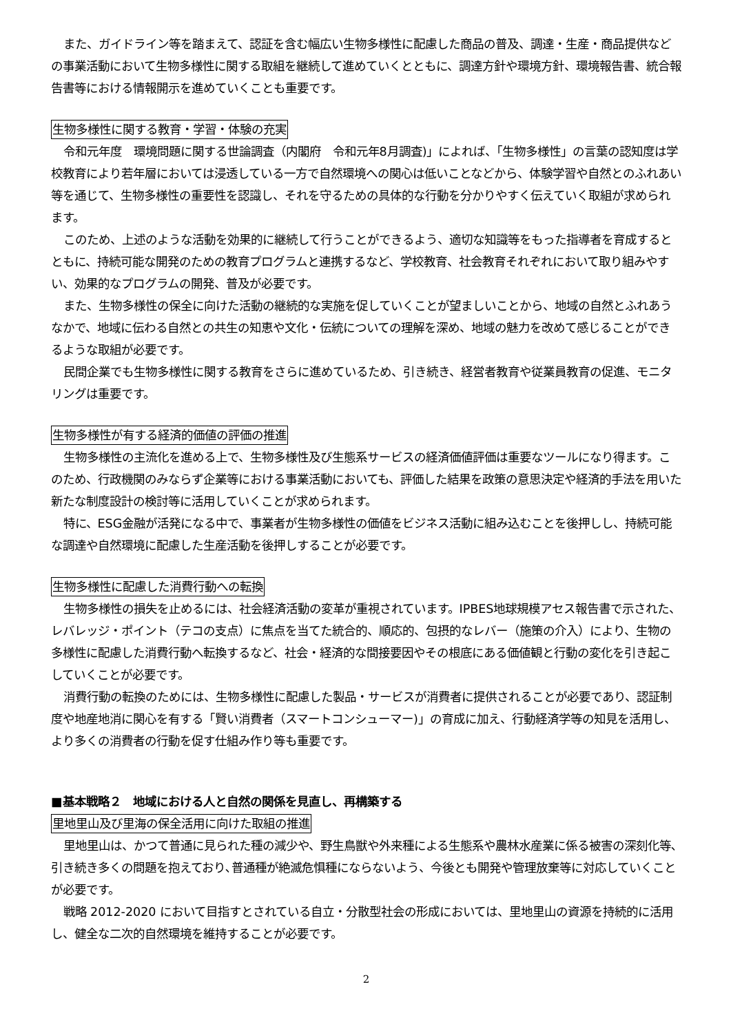また、ガイドライン等を踏まえて、認証を含む幅広い生物多様性に配慮した商品の普及、調達・生産・商品提供などの事業活動において生物多様性に関する取組を継続して進めていくとともに、調達方針や環境方針、環境報告書、統合報告書等における情報開示を進めていくことも重要です。
生物多様性に関する教育・学習・体験の充実
令和元年度　環境問題に関する世論調査（内閣府　令和元年8月調査)」によれば、「生物多様性」の言葉の認知度は学校教育により若年層においては浸透している一方で自然環境への関心は低いことなどから、体験学習や自然とのふれあい等を通じて、生物多様性の重要性を認識し、それを守るための具体的な行動を分かりやすく伝えていく取組が求められます。
このため、上述のような活動を効果的に継続して行うことができるよう、適切な知識等をもった指導者を育成するとともに、持続可能な開発のための教育プログラムと連携するなど、学校教育、社会教育それぞれにおいて取り組みやすい、効果的なプログラムの開発、普及が必要です。
また、生物多様性の保全に向けた活動の継続的な実施を促していくことが望ましいことから、地域の自然とふれあうなかで、地域に伝わる自然との共生の知恵や文化・伝統についての理解を深め、地域の魅力を改めて感じることができるような取組が必要です。
民間企業でも生物多様性に関する教育をさらに進めているため、引き続き、経営者教育や従業員教育の促進、モニタリングは重要です。
生物多様性が有する経済的価値の評価の推進
生物多様性の主流化を進める上で、生物多様性及び生態系サービスの経済価値評価は重要なツールになり得ます。このため、行政機関のみならず企業等における事業活動においても、評価した結果を政策の意思決定や経済的手法を用いた新たな制度設計の検討等に活用していくことが求められます。
特に、ESG金融が活発になる中で、事業者が生物多様性の価値をビジネス活動に組み込むことを後押しし、持続可能な調達や自然環境に配慮した生産活動を後押しすることが必要です。
生物多様性に配慮した消費行動への転換
生物多様性の損失を止めるには、社会経済活動の変革が重視されています。IPBES地球規模アセス報告書で示された、レバレッジ・ポイント（テコの支点）に焦点を当てた統合的、順応的、包摂的なレバー（施策の介入）により、生物の多様性に配慮した消費行動へ転換するなど、社会・経済的な間接要因やその根底にある価値観と行動の変化を引き起こしていくことが必要です。
消費行動の転換のためには、生物多様性に配慮した製品・サービスが消費者に提供されることが必要であり、認証制度や地産地消に関心を有する「賢い消費者（スマートコンシューマー)」の育成に加え、行動経済学等の知見を活用し、より多くの消費者の行動を促す仕組み作り等も重要です。
■基本戦略２　地域における人と自然の関係を見直し、再構築する
里地里山及び里海の保全活用に向けた取組の推進
里地里山は、かつて普通に見られた種の減少や、野生鳥獣や外来種による生態系や農林水産業に係る被害の深刻化等､引き続き多くの問題を抱えており､普通種が絶滅危惧種にならないよう、今後とも開発や管理放棄等に対応していくことが必要です。
戦略 2012-2020 において目指すとされている自立・分散型社会の形成においては、里地里山の資源を持続的に活用し、健全な二次的自然環境を維持することが必要です。
2